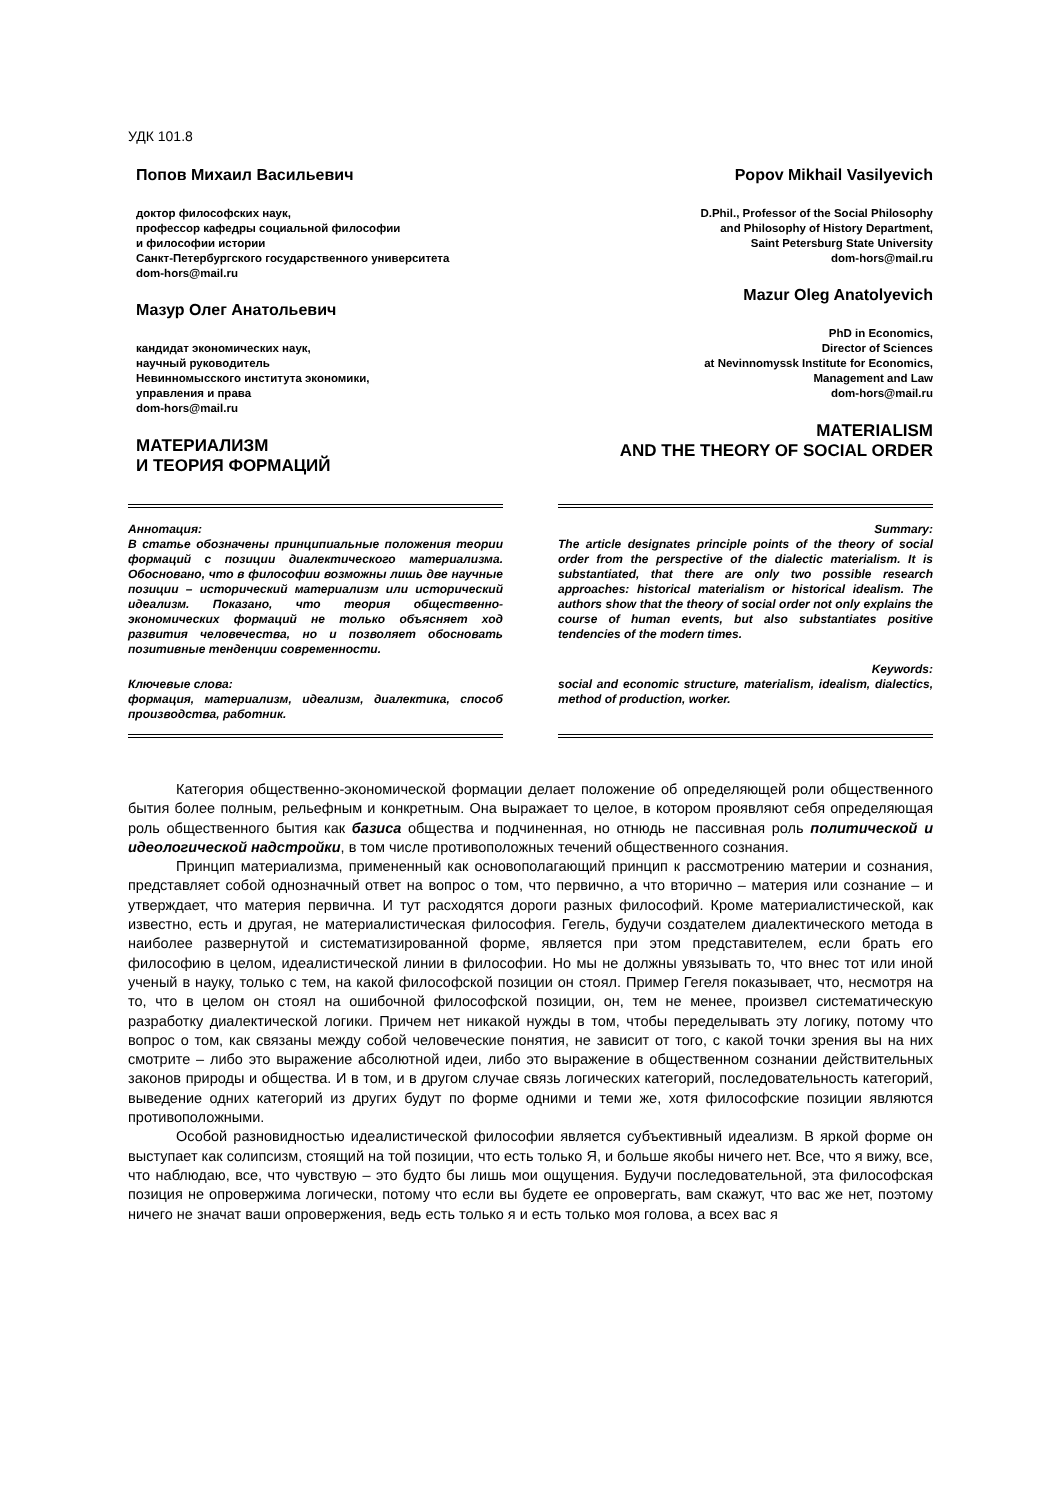УДК 101.8
Попов Михаил Васильевич
доктор философских наук,
профессор кафедры социальной философии
и философии истории
Санкт-Петербургского государственного университета
dom-hors@mail.ru
Мазур Олег Анатольевич
кандидат экономических наук,
научный руководитель
Невинномысского института экономики,
управления и права
dom-hors@mail.ru
МАТЕРИАЛИЗМ
И ТЕОРИЯ ФОРМАЦИЙ
Popov Mikhail Vasilyevich
D.Phil., Professor of the Social Philosophy
and Philosophy of History Department,
Saint Petersburg State University
dom-hors@mail.ru
Mazur Oleg Anatolyevich
PhD in Economics,
Director of Sciences
at Nevinnomyssk Institute for Economics,
Management and Law
dom-hors@mail.ru
MATERIALISM
AND THE THEORY OF SOCIAL ORDER
Аннотация:
В статье обозначены принципиальные положения теории формаций с позиции диалектического материализма. Обосновано, что в философии возможны лишь две научные позиции – исторический материализм или исторический идеализм. Показано, что теория общественно-экономических формаций не только объясняет ход развития человечества, но и позволяет обосновать позитивные тенденции современности.
Ключевые слова:
формация, материализм, идеализм, диалектика, способ производства, работник.
Summary:
The article designates principle points of the theory of social order from the perspective of the dialectic materialism. It is substantiated, that there are only two possible research approaches: historical materialism or historical idealism. The authors show that the theory of social order not only explains the course of human events, but also substantiates positive tendencies of the modern times.
Keywords:
social and economic structure, materialism, idealism, dialectics, method of production, worker.
Категория общественно-экономической формации делает положение об определяющей роли общественного бытия более полным, рельефным и конкретным. Она выражает то целое, в котором проявляют себя определяющая роль общественного бытия как базиса общества и подчиненная, но отнюдь не пассивная роль политической и идеологической надстройки, в том числе противоположных течений общественного сознания.
Принцип материализма, примененный как основополагающий принцип к рассмотрению материи и сознания, представляет собой однозначный ответ на вопрос о том, что первично, а что вторично – материя или сознание – и утверждает, что материя первична. И тут расходятся дороги разных философий. Кроме материалистической, как известно, есть и другая, не материалистическая философия. Гегель, будучи создателем диалектического метода в наиболее развернутой и систематизированной форме, является при этом представителем, если брать его философию в целом, идеалистической линии в философии. Но мы не должны увязывать то, что внес тот или иной ученый в науку, только с тем, на какой философской позиции он стоял. Пример Гегеля показывает, что, несмотря на то, что в целом он стоял на ошибочной философской позиции, он, тем не менее, произвел систематическую разработку диалектической логики. Причем нет никакой нужды в том, чтобы переделывать эту логику, потому что вопрос о том, как связаны между собой человеческие понятия, не зависит от того, с какой точки зрения вы на них смотрите – либо это выражение абсолютной идеи, либо это выражение в общественном сознании действительных законов природы и общества. И в том, и в другом случае связь логических категорий, последовательность категорий, выведение одних категорий из других будут по форме одними и теми же, хотя философские позиции являются противоположными.
Особой разновидностью идеалистической философии является субъективный идеализм. В яркой форме он выступает как солипсизм, стоящий на той позиции, что есть только Я, и больше якобы ничего нет. Все, что я вижу, все, что наблюдаю, все, что чувствую – это будто бы лишь мои ощущения. Будучи последовательной, эта философская позиция не опровержима логически, потому что если вы будете ее опровергать, вам скажут, что вас же нет, поэтому ничего не значат ваши опровержения, ведь есть только я и есть только моя голова, а всех вас я